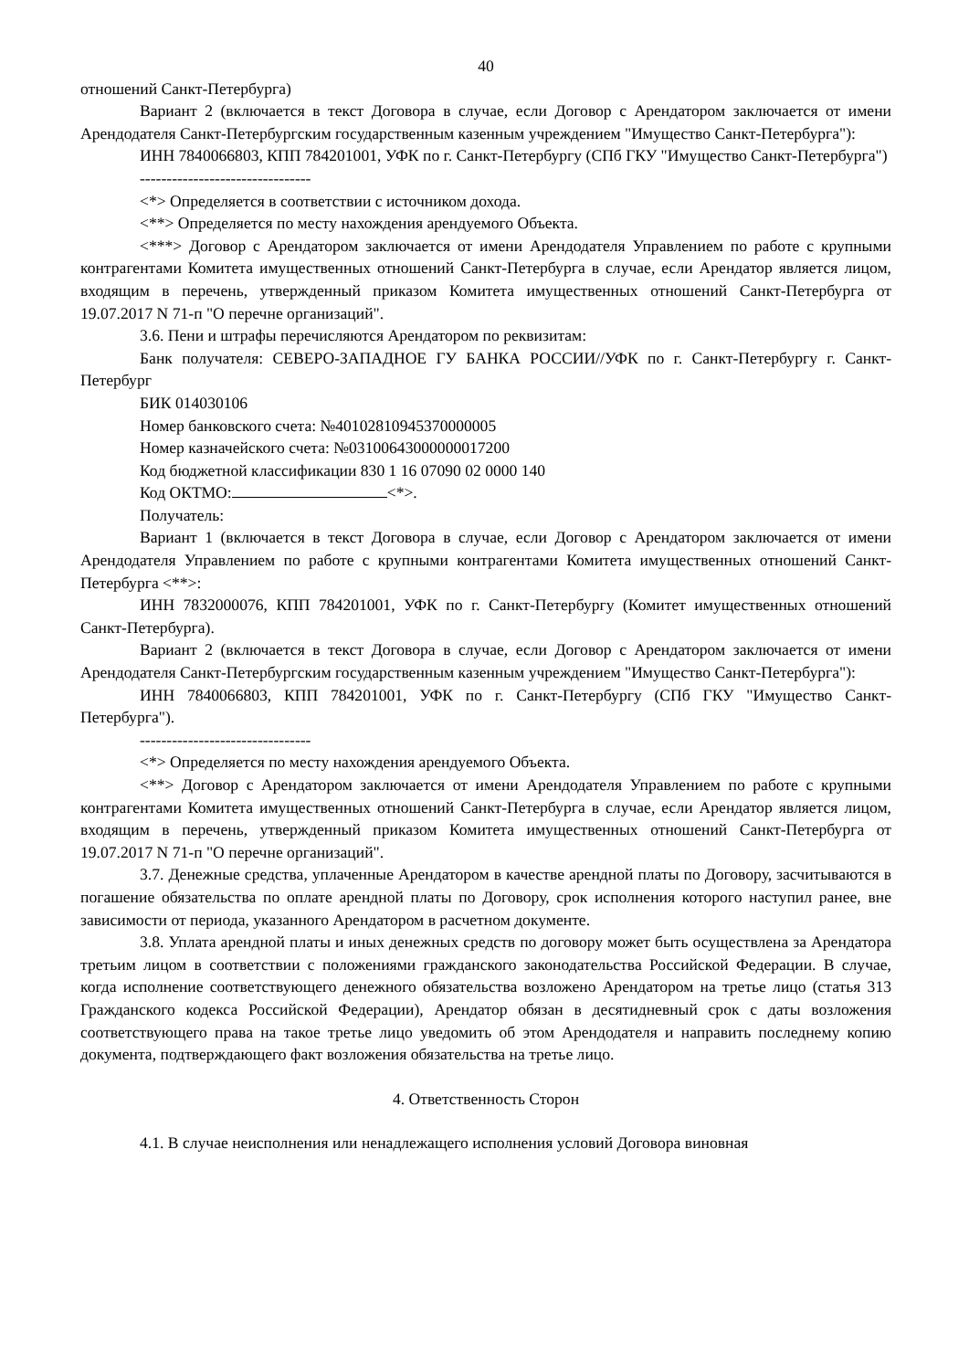40
отношений Санкт-Петербурга)
Вариант 2 (включается в текст Договора в случае, если Договор с Арендатором заключается от имени Арендодателя Санкт-Петербургским государственным казенным учреждением "Имущество Санкт-Петербурга"):
ИНН 7840066803, КПП 784201001, УФК по г. Санкт-Петербургу (СПб ГКУ "Имущество Санкт-Петербурга")
--------------------------------
<*> Определяется в соответствии с источником дохода.
<**> Определяется по месту нахождения арендуемого Объекта.
<***> Договор с Арендатором заключается от имени Арендодателя Управлением по работе с крупными контрагентами Комитета имущественных отношений Санкт-Петербурга в случае, если Арендатор является лицом, входящим в перечень, утвержденный приказом Комитета имущественных отношений Санкт-Петербурга от 19.07.2017 N 71-п "О перечне организаций".
3.6. Пени и штрафы перечисляются Арендатором по реквизитам:
Банк получателя: СЕВЕРО-ЗАПАДНОЕ ГУ БАНКА РОССИИ//УФК по г. Санкт-Петербургу г. Санкт-Петербург
БИК 014030106
Номер банковского счета: №40102810945370000005
Номер казначейского счета: №03100643000000017200
Код бюджетной классификации 830 1 16 07090 02 0000 140
Код ОКТМО: <*>.
Получатель:
Вариант 1 (включается в текст Договора в случае, если Договор с Арендатором заключается от имени Арендодателя Управлением по работе с крупными контрагентами Комитета имущественных отношений Санкт-Петербурга <**>:
ИНН 7832000076, КПП 784201001, УФК по г. Санкт-Петербургу (Комитет имущественных отношений Санкт-Петербурга).
Вариант 2 (включается в текст Договора в случае, если Договор с Арендатором заключается от имени Арендодателя Санкт-Петербургским государственным казенным учреждением "Имущество Санкт-Петербурга"):
ИНН 7840066803, КПП 784201001, УФК по г. Санкт-Петербургу (СПб ГКУ "Имущество Санкт-Петербурга").
--------------------------------
<*> Определяется по месту нахождения арендуемого Объекта.
<**> Договор с Арендатором заключается от имени Арендодателя Управлением по работе с крупными контрагентами Комитета имущественных отношений Санкт-Петербурга в случае, если Арендатор является лицом, входящим в перечень, утвержденный приказом Комитета имущественных отношений Санкт-Петербурга от 19.07.2017 N 71-п "О перечне организаций".
3.7. Денежные средства, уплаченные Арендатором в качестве арендной платы по Договору, засчитываются в погашение обязательства по оплате арендной платы по Договору, срок исполнения которого наступил ранее, вне зависимости от периода, указанного Арендатором в расчетном документе.
3.8. Уплата арендной платы и иных денежных средств по договору может быть осуществлена за Арендатора третьим лицом в соответствии с положениями гражданского законодательства Российской Федерации. В случае, когда исполнение соответствующего денежного обязательства возложено Арендатором на третье лицо (статья 313 Гражданского кодекса Российской Федерации), Арендатор обязан в десятидневный срок с даты возложения соответствующего права на такое третье лицо уведомить об этом Арендодателя и направить последнему копию документа, подтверждающего факт возложения обязательства на третье лицо.
4. Ответственность Сторон
4.1. В случае неисполнения или ненадлежащего исполнения условий Договора виновная